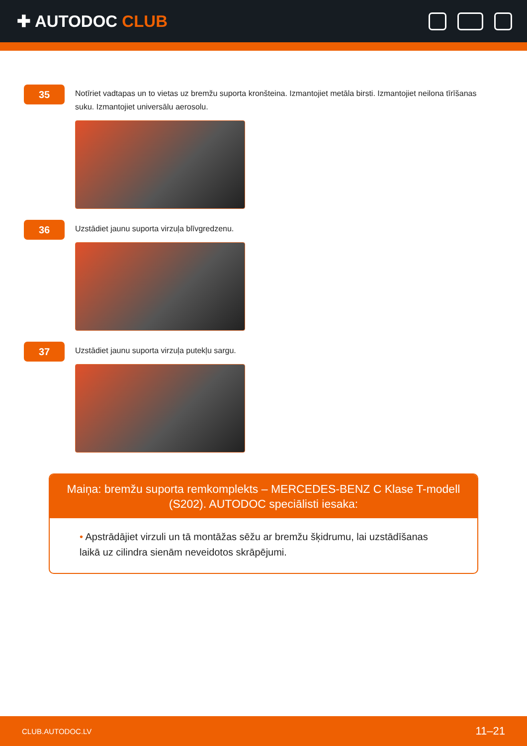✚ AUTODOC CLUB
35
Notīriet vadtapas un to vietas uz bremžu suporta kronšteina. Izmantojiet metāla birsti. Izmantojiet neilona tīrīšanas suku. Izmantojiet universālu aerosolu.
36
Uzstādiet jaunu suporta virzuļa blīvgredzenu.
37
Uzstādiet jaunu suporta virzuļa putekļu sargu.
Maiņa: bremžu suporta remkomplekts – MERCEDES-BENZ C Klase T-modell (S202). AUTODOC speciālisti iesaka:
• Apstrādājiet virzuli un tā montāžas sēžu ar bremžu šķidrumu, lai uzstādīšanas laikā uz cilindra sienām neveidotos skrāpējumi.
CLUB.AUTODOC.LV 11–21